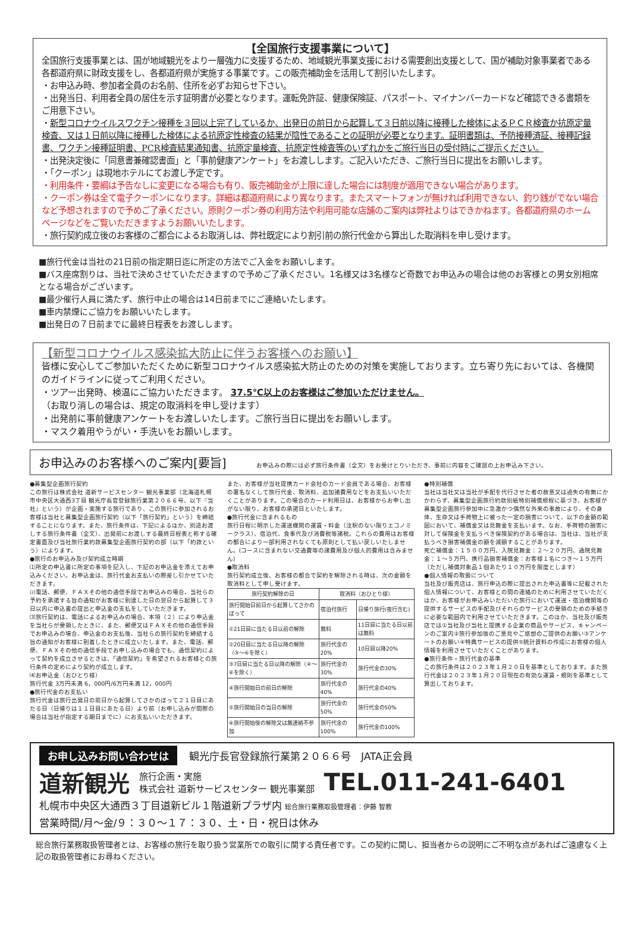【全国旅行支援事業について】
全国旅行支援事業とは、国が地域観光をより一層強力に支援するため、地域観光事業支援における需要創出支援として、国が補助対象事業者である各都道府県に財政支援をし、各都道府県が実施する事業です。この販売補助金を活用して割引いたします。
・お申込み時、参加者全員のお名前、住所を必ずお知らせ下さい。
・出発当日、利用者全員の居住を示す証明書が必要となります。運転免許証、健康保険証、パスポート、マイナンバーカードなど確認できる書類をご用意下さい。
・新型コロナウイルスワクチン接種を３回以上完了しているか、出発日の前日から起算して３日前以降に接種した検体によるＰＣＲ検査か抗原定量検査、又は１日前以降に接種した検体による抗原定性検査の結果が陰性であることの証明が必要となります。証明書類は、予防接種済証、接種記録書、ワクチン接種証明書、PCR検査結果通知書、抗原定量検査、抗原定性検査等のいずれかをご旅行当日の受付時にご提示ください。
・出発決定後に「同意書兼確認書面」と「事前健康アンケート」をお渡しします。ご記入いただき、ご旅行当日に提出をお願いします。
・「クーポン」は現地ホテルにてお渡し予定です。
・利用条件・要綱は予告なしに変更になる場合も有り、販売補助金が上限に達した場合には制度が適用できない場合があります。
・クーポン券は全て電子クーポンになります。詳細は都道府県により異なります。またスマートフォンが無ければ利用できない、釣り銭がでない場合など予想されますので予めご了承ください。原則クーポン券の利用方法や利用可能な店舗のご案内は弊社よりはできかねます。各都道府県のホームページなどをご覧いただきますようお願いいたします。
・旅行契約成立後のお客様のご都合によるお取消しは、弊社既定により割引前の旅行代金から算出した取消料を申し受けます。
■旅行代金は当社の21日前の指定期日迄に所定の方法でご入金をお願いします。
■バス座席割りは、当社で決めさせていただきますので予めご了承ください。1名様又は3名様など奇数でお申込みの場合は他のお客様との男女別相席となる場合がございます。
■最少催行人員に満たず、旅行中止の場合は14日前までにご連絡いたします。
■車内禁煙にご協力をお願いいたします。
■出発日の７日前までに最終日程表をお渡しします。
【新型コロナウイルス感染拡大防止に伴うお客様へのお願い】
皆様に安心してご参加いただくために新型コロナウイルス感染拡大防止のための対策を実施しております。立ち寄り先においては、各機関のガイドラインに従ってご利用ください。
・ツアー出発時、検温にご協力いただきます。 37.5℃以上のお客様はご参加いただけません。
（お取り消しの場合は、規定の取消料を申し受けます）
・出発前に事前健康アンケートをお渡しいたします。ご旅行当日に提出をお願いします。
・マスク着用やうがい・手洗いをお願いします。
お申込みのお客様へのご案内[要旨]
お申込みの際には必ず旅行条件書（全文）をお受けとりいただき、事前に内容をご確認の上お申込み下さい。
●募集型企画旅行契約
この旅行は株式会社 道新サービスセンター 観光事業部（北海道札幌市中央区大通西3丁目 観光庁長官登録旅行業第２０６６号、以下『当社』という）が企画・実施する旅行であり、この旅行に参加されるお客様は当社と募集型企画旅行契約（以下「旅行契約」という）を締結することになります。また、旅行条件は、下記によるほか、別途お渡しする旅行条件書（全文）、出発前にお渡しする最終日程表と称する確定書面及び当社旅行業約款募集型企画旅行契約の部（以下「約款という）によります。
●旅行のお申込み及び契約成立時期
⑴所定の申込書に所定の事項を記入し、下記のお申込金を添えてお申込みください。お申込金は、旅行代金お支払いの際差し引かせていただきます。
⑵電話、郵便、ＦＡＸその他の通信手段でお申込みの場合、当社らの予約を承諾する旨の通知がお客様に到達した日の翌日から起算して３日以内に申込書の提出と申込金の支払をしていただきます。
⑶旅行契約は、電話によるお申込みの場合、本項（２）により申込金を当社らが受領したときに、また、郵便又はＦＡＸその他の通信手段でお申込みの場合、申込金のお支払後、当社らの旅行契約を締結する旨の通知がお客様に到着したときに成立いたします。また、電話、郵便、ＦＡＸその他の通信手段でお申し込みの場合でも、通信契約によって契約を成立させるときは、「通信契約」を希望されるお客様との旅行条件の定めにより契約が成立します。
⑷お申込金（おひとり様）
旅行代金 3万円未満 6，000円/6万円未満 12，000円
●旅行代金のお支払い
旅行代金は旅行出発日の前日から起算してさかのぼって２１日目にあたる日（日帰りは１１日目にあたる日）より前（お申し込みが間際の場合は当社が指定する期日までに）にお支払いいただきます。
また、お客様が当社提携カード会社のカード会員である場合、お客様の署名なくして旅行代金、取消料、追加諸費用などをお支払いいただくことがあります。この場合のカード利用日は、お客様からお申し出がない限り、お客様の承諾日といたします。
●旅行代金に含まれるもの
旅行日程に明示した運送機関の運賃・料金（注釈のない限りエコノミークラス）、宿泊代、食事代及び消費税等諸税。これらの費用はお客様の都合により一部利用されなくても原則として払い戻しいたしません。(コースに含まれない交通費等の諸費用及び個人的費用は含みません)
●取消料
旅行契約成立後、お客様の都合で契約を解除される時は、次の金額を取消料として申し受けます。
| 旅行契約解除の日 | 取消料（おひとり様） | |
| --- | --- | --- |
| 旅行開始日前日から起算してさかのぼって | 宿泊付旅行 | 日帰り旅行(夜行含む) |
| ①21日目に当たる日以前の解除 | 無料 | 11日目に当たる日以前は無料 |
| ②20日目に当たる日以降の解除（③〜⑥を除く） | 旅行代金の20% | 10日目以降20% |
| ③7日目に当たる日以降の解除（④〜⑥を除く） | 旅行代金の30% | 旅行代金の30% |
| ④旅行開始日の前日の解除 | 旅行代金の40% | 旅行代金の40% |
| ⑤旅行開始日の当日の解除 | 旅行代金の50% | 旅行代金の50% |
| ⑥旅行開始後の解除又は無連絡不参加 | 旅行代金の100% | 旅行代金の100% |
●特別補償
当社は当社又は当社が手配を代行させた者の故意又は過失の有無にかかわらず、募集型企画旅行約款別紙特別補償規程に基づき、お客様が募集型企画旅行参加中に急激かつ偶然な外来の事故により、その身体、生命又は手荷物上に被った一定の損害について、以下の金額の範囲において、補償金又は見舞金を支払います。なお、手荷物の損害に対して保険金を支払うべき保険契約がある場合は、当社は、当社が支払うべき損害補償金の額を減額することがあります。
死亡補償金：１５００万円、入院見舞金：２〜２０万円、通院見舞金：１〜５万円、携行品損害補償金：お客様１名につき〜１５万円（ただし補償対象品１個あたり１０万円を限度とします）
●個人情報の取扱について
当社及び販売店は、旅行申込の際に提出された申込書等に記載された個人情報について、お客様との間の連絡のために利用させていただくほか、お客様がお申込みいただいた旅行において運送・宿泊機関等の提供するサービスの手配及びそれらのサービスの受領のための手続きに必要な範囲内で利用させていただきます。このほか、当社及び販売店では①当社及び当社と提携する企業の商品やサービス、キャンペーンのご案内②旅行参加後のご意見やご感想のご提供のお願い③アンケートのお願い④特典サービスの提供⑤統計資料の作成にお客様の個人情報を利用させていただくことがあります。
●旅行条件・旅行代金の基準
この旅行条件は２０２３年１月２０日を基準としております。また旅行代金は２０２３年１月２０日現在の有効な運賃・規則を基準として算出しております。
お申し込みお問い合わせは 観光庁長官登録旅行業第２０６６号　JATA正会員
道新観光 旅行企画・実施
株式会社 道新サービスセンター 観光事業部 TEL.011-241-6401
札幌市中央区大通西３丁目道新ビル１階道新プラザ内 総合旅行業務取扱管理者：伊藤 智教
営業時間/月〜金/９：３０〜１７：３０、土・日・祝日は休み
総合旅行業務取扱管理者とは、お客様の旅行を取り扱う営業所での取引に関する責任者です。この契約に関し、担当者からの説明にご不明な点があればご遠慮なく上記の取扱管理者にお尋ねください。